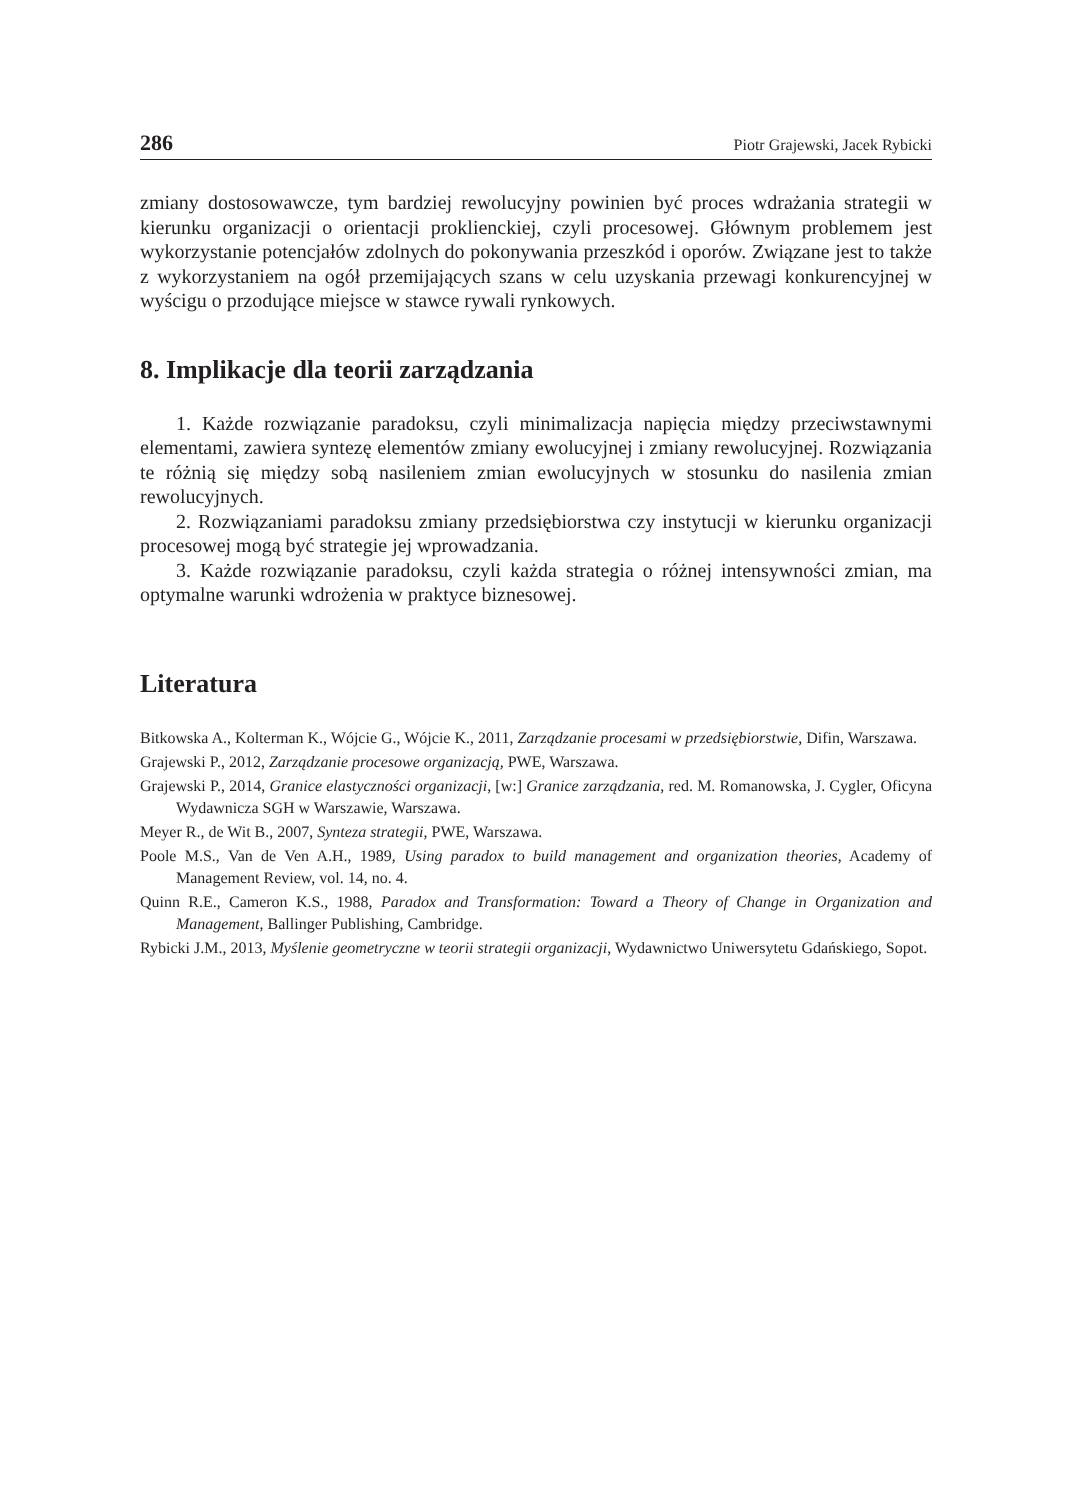286 Piotr Grajewski, Jacek Rybicki
zmiany dostosowawcze, tym bardziej rewolucyjny powinien być proces wdrażania strategii w kierunku organizacji o orientacji proklienckiej, czyli procesowej. Głównym problemem jest wykorzystanie potencjałów zdolnych do pokonywania przeszkód i oporów. Związane jest to także z wykorzystaniem na ogół przemijających szans w celu uzyskania przewagi konkurencyjnej w wyścigu o przodujące miejsce w stawce rywali rynkowych.
8. Implikacje dla teorii zarządzania
1. Każde rozwiązanie paradoksu, czyli minimalizacja napięcia między przeciwstawnymi elementami, zawiera syntezę elementów zmiany ewolucyjnej i zmiany rewolucyjnej. Rozwiązania te różnią się między sobą nasileniem zmian ewolucyjnych w stosunku do nasilenia zmian rewolucyjnych.
2. Rozwiązaniami paradoksu zmiany przedsiębiorstwa czy instytucji w kierunku organizacji procesowej mogą być strategie jej wprowadzania.
3. Każde rozwiązanie paradoksu, czyli każda strategia o różnej intensywności zmian, ma optymalne warunki wdrożenia w praktyce biznesowej.
Literatura
Bitkowska A., Kolterman K., Wójcie G., Wójcie K., 2011, Zarządzanie procesami w przedsiębiorstwie, Difin, Warszawa.
Grajewski P., 2012, Zarządzanie procesowe organizacją, PWE, Warszawa.
Grajewski P., 2014, Granice elastyczności organizacji, [w:] Granice zarządzania, red. M. Romanowska, J. Cygler, Oficyna Wydawnicza SGH w Warszawie, Warszawa.
Meyer R., de Wit B., 2007, Synteza strategii, PWE, Warszawa.
Poole M.S., Van de Ven A.H., 1989, Using paradox to build management and organization theories, Academy of Management Review, vol. 14, no. 4.
Quinn R.E., Cameron K.S., 1988, Paradox and Transformation: Toward a Theory of Change in Organization and Management, Ballinger Publishing, Cambridge.
Rybicki J.M., 2013, Myślenie geometryczne w teorii strategii organizacji, Wydawnictwo Uniwersytetu Gdańskiego, Sopot.